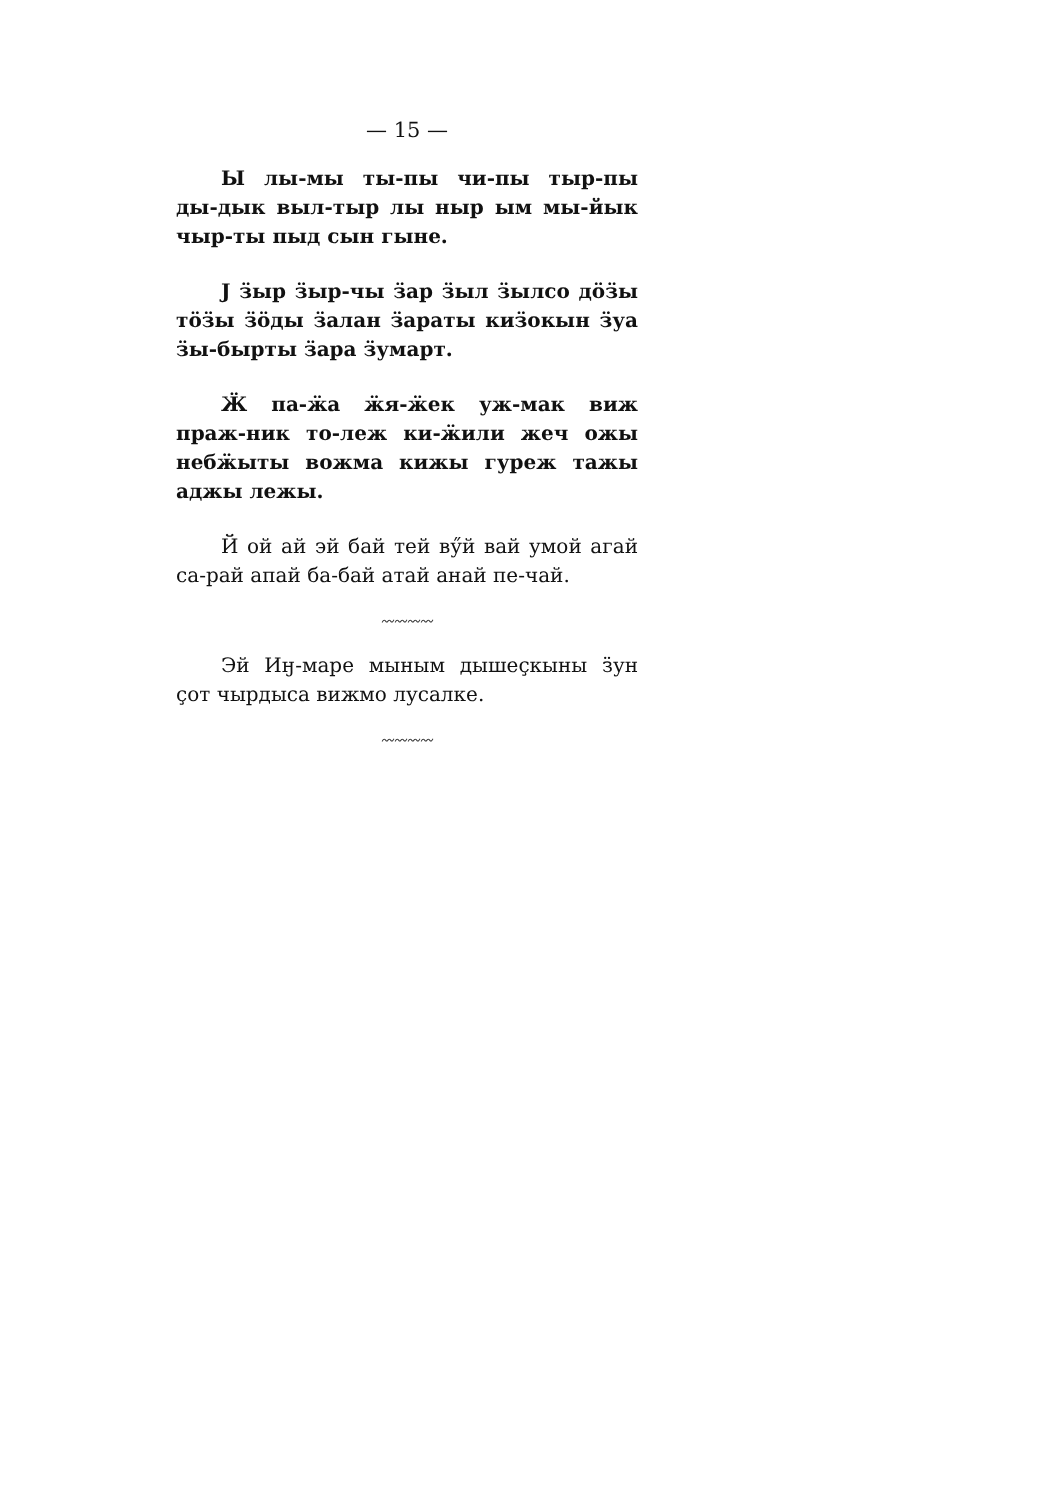— 15 —
Ы лы-мы ты-пы чи-пы тыр-пы ды-дык выл-тыр лы ныр ым мы-йык чыр-ты пыд сын гыне.
Ј ӟыр ӟыр-чы ӟар ӟыл ӟылсо дӧӟы тӧӟы ӟӧды ӟалан ӟараты киӟокын ӟуа ӟы-бырты ӟара ӟумарт.
Ӝ па-ӝа ӝя-ӝек уж-мак виж праж-ник то-леж ки-ӝили жеч ожы небӝыты вожма кижы гуреж тажы аджы лежы.
Й ой ай эй бай тей вӳй вай умой агай са-рай апай ба-бай атай анай пе-чай.
〰〰〰〰
Эй Иӈ-маре мыным дышеҫкыны ӟун ҫот чырдыса вижмо лусалке.
〰〰〰〰